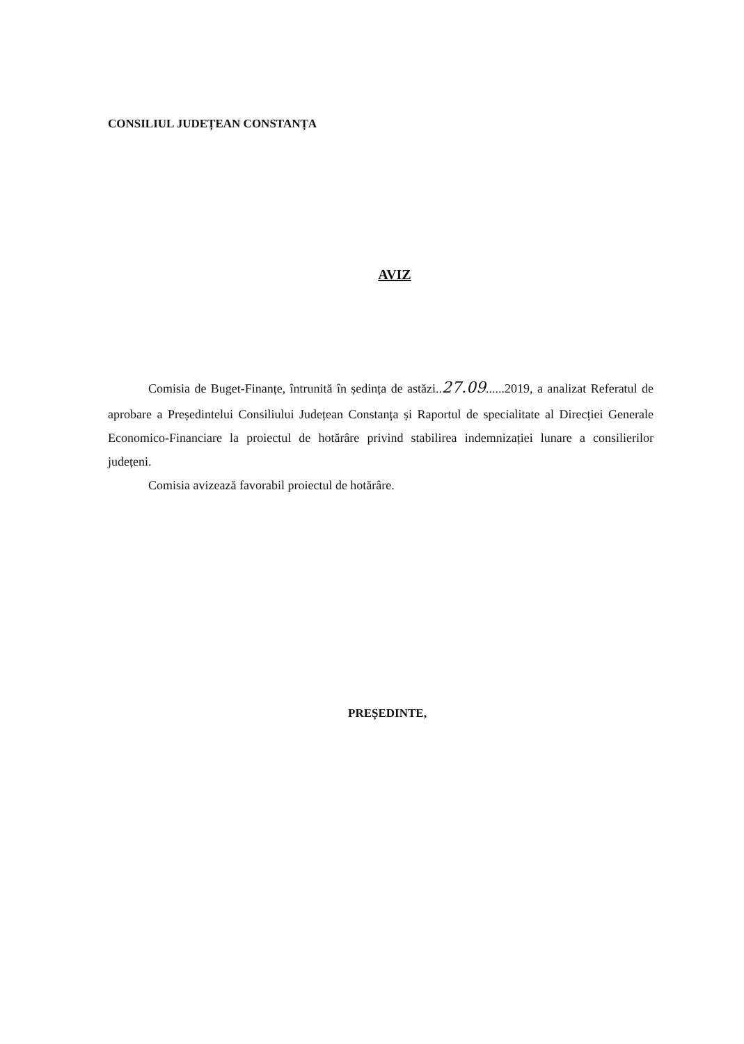CONSILIUL JUDEȚEAN CONSTANȚA
AVIZ
Comisia de Buget-Finanțe, întrunită în ședința de astăzi..27.09......2019, a analizat Referatul de aprobare a Președintelui Consiliului Județean Constanța și Raportul de specialitate al Direcției Generale Economico-Financiare la proiectul de hotărâre privind stabilirea indemnizației lunare a consilierilor județeni.
Comisia avizează favorabil proiectul de hotărâre.
PREȘEDINTE,